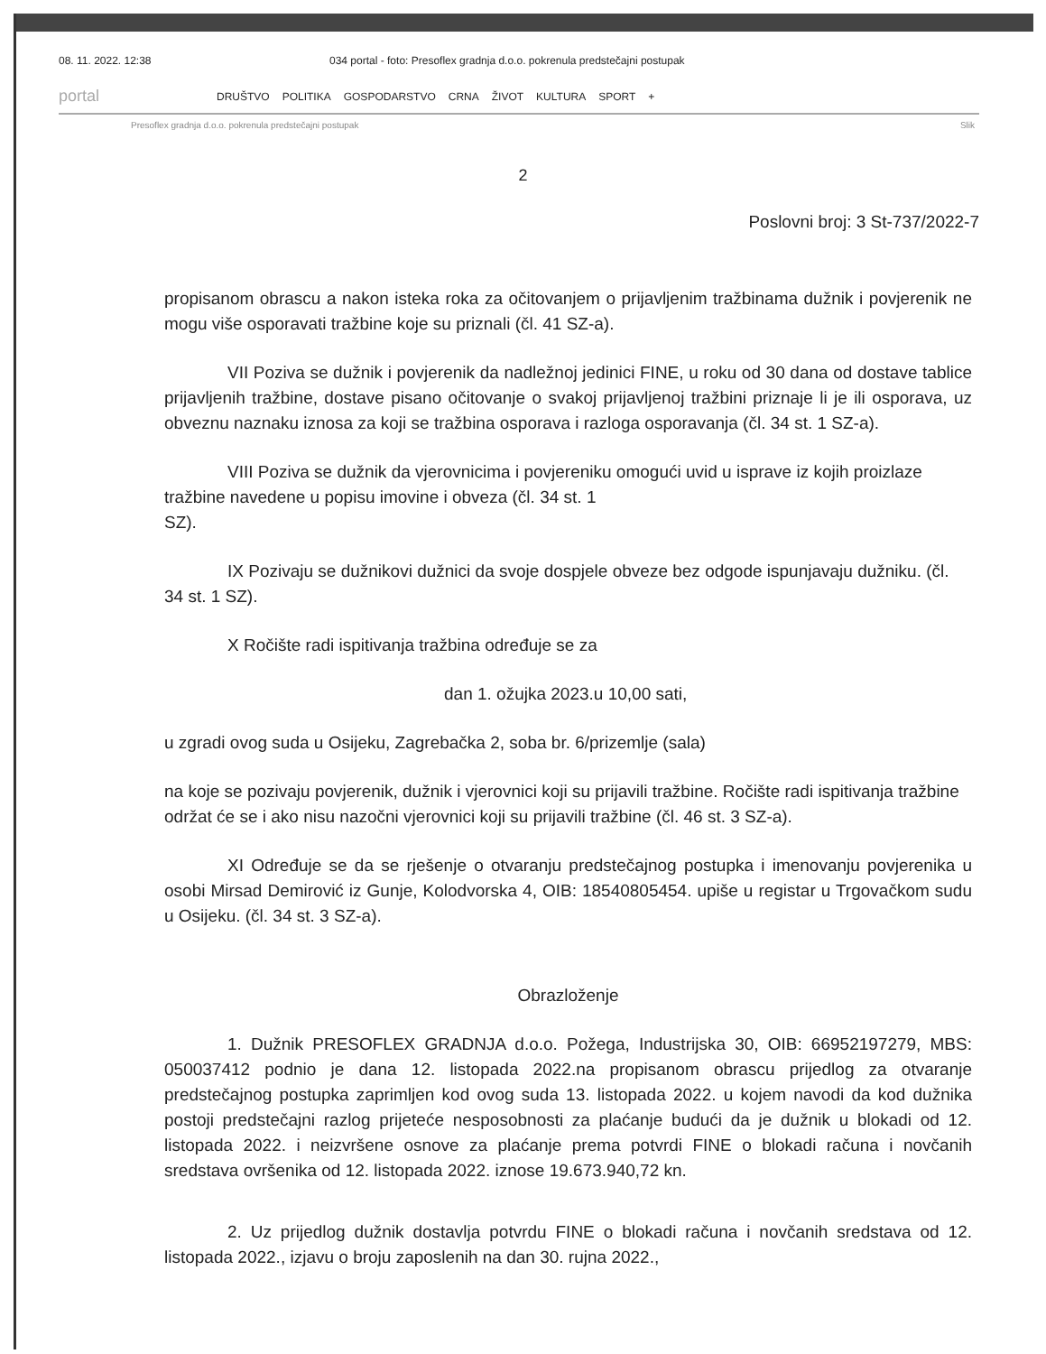08. 11. 2022. 12:38 034 portal - foto: Presoflex gradnja d.o.o. pokrenula predstečajni postupak
portal
DRUŠTVO POLITIKA GOSPODARSTVO CRNA ŽIVOT KULTURA SPORT +
Presoflex gradnja d.o.o. pokrenula predstečajni postupak Slik
2
Poslovni broj: 3 St-737/2022-7
propisanom obrascu a nakon isteka roka za očitovanjem o prijavljenim tražbinama dužnik i povjerenik ne mogu više osporavati tražbine koje su priznali (čl. 41 SZ-a).
VII Poziva se dužnik i povjerenik da nadležnoj jedinici FINE, u roku od 30 dana od dostave tablice prijavljenih tražbine, dostave pisano očitovanje o svakoj prijavljenoj tražbini priznaje li je ili osporava, uz obveznu naznaku iznosa za koji se tražbina osporava i razloga osporavanja (čl. 34 st. 1 SZ-a).
VIII Poziva se dužnik da vjerovnicima i povjereniku omogući uvid u isprave iz kojih proizlaze tražbine navedene u popisu imovine i obveza (čl. 34 st. 1
SZ).
IX Pozivaju se dužnikovi dužnici da svoje dospjele obveze bez odgode ispunjavaju dužniku. (čl. 34 st. 1 SZ).
X Ročište radi ispitivanja tražbina određuje se za
dan 1. ožujka 2023.u 10,00 sati,
u zgradi ovog suda u Osijeku, Zagrebačka 2, soba br. 6/prizemlje (sala)
na koje se pozivaju povjerenik, dužnik i vjerovnici koji su prijavili tražbine. Ročište radi ispitivanja tražbine održat će se i ako nisu nazočni vjerovnici koji su prijavili tražbine (čl. 46 st. 3 SZ-a).
XI Određuje se da se rješenje o otvaranju predstečajnog postupka i imenovanju povjerenika u osobi Mirsad Demirović iz Gunje, Kolodvorska 4, OIB: 18540805454. upiše u registar u Trgovačkom sudu u Osijeku. (čl. 34 st. 3 SZ-a).
Obrazloženje
1. Dužnik PRESOFLEX GRADNJA d.o.o. Požega, Industrijska 30, OIB: 66952197279, MBS: 050037412 podnio je dana 12. listopada 2022.na propisanom obrascu prijedlog za otvaranje predstečajnog postupka zaprimljen kod ovog suda 13. listopada 2022. u kojem navodi da kod dužnika postoji predstečajni razlog prijeteće nesposobnosti za plaćanje budući da je dužnik u blokadi od 12. listopada 2022. i neizvršene osnove za plaćanje prema potvrdi FINE o blokadi računa i novčanih sredstava ovršenika od 12. listopada 2022. iznose 19.673.940,72 kn.
2. Uz prijedlog dužnik dostavlja potvrdu FINE o blokadi računa i novčanih sredstava od 12. listopada 2022., izjavu o broju zaposlenih na dan 30. rujna 2022.,